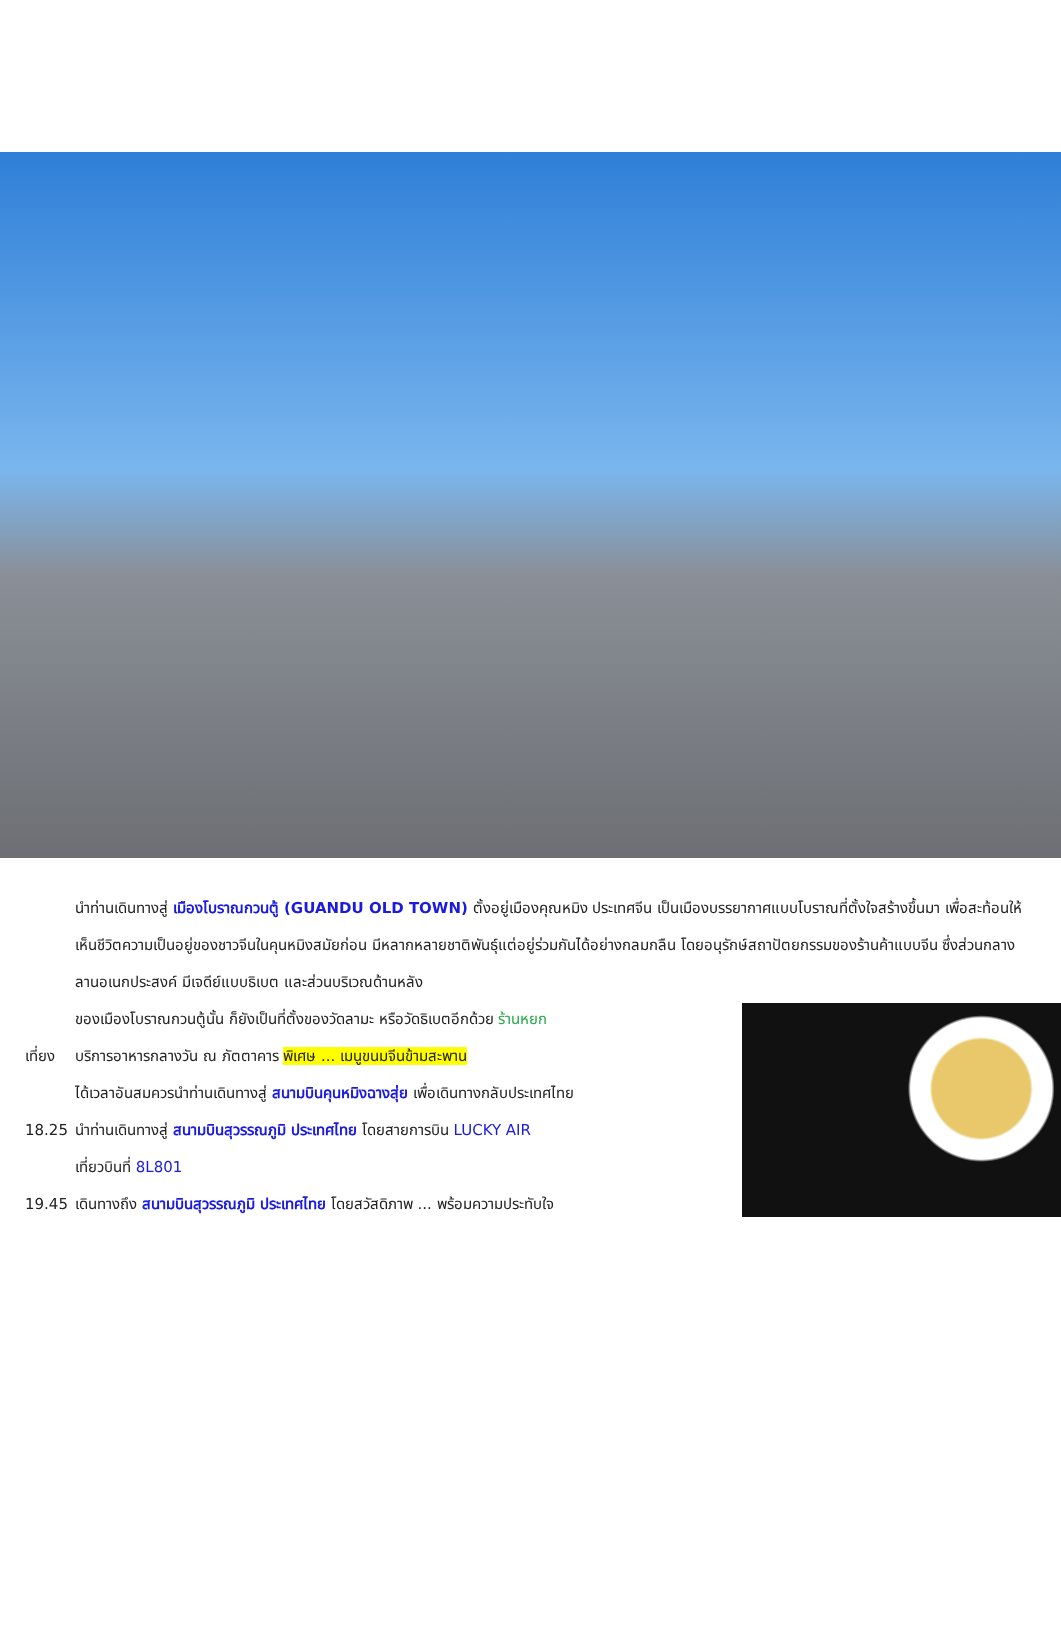นำท่านเดินทางสู่ เมืองโบราณกวนตู้ (GUANDU OLD TOWN) ตั้งอยู่เมืองคุณหมิง ประเทศจีน เป็นเมืองบรรยากาศแบบโบราณที่ตั้งใจสร้างขึ้นมา เพื่อสะท้อนให้เห็นชีวิตความเป็นอยู่ของชาวจีนในคุนหมิงสมัยก่อน มีหลากหลายชาติพันธุ์แต่อยู่ร่วมกันได้อย่างกลมกลืน โดยอนุรักษ์สถาปัตยกรรมของร้านค้าแบบจีน ซึ่งส่วนกลาง ลานอเนกประสงค์ มีเจดีย์แบบธิเบต และส่วนบริเวณด้านหลัง
ของเมืองโบราณกวนตู้นั้น ก็ยังเป็นที่ตั้งของวัดลามะ หรือวัดธิเบตอีกด้วย ร้านหยก
เที่ยง
บริการอาหารกลางวัน ณ ภัตตาคาร พิเศษ ... เมนูขนมจีนข้ามสะพาน
ได้เวลาอันสมควรนำท่านเดินทางสู่ สนามบินคุนหมิงฉางสุ่ย เพื่อเดินทางกลับประเทศไทย
18.25 นำท่านเดินทางสู่ สนามบินสุวรรณภูมิ ประเทศไทย โดยสายการบิน LUCKY AIR
เที่ยวบินที่ 8L801
19.45 เดินทางถึง สนามบินสุวรรณภูมิ ประเทศไทย โดยสวัสดิภาพ ... พร้อมความประทับใจ